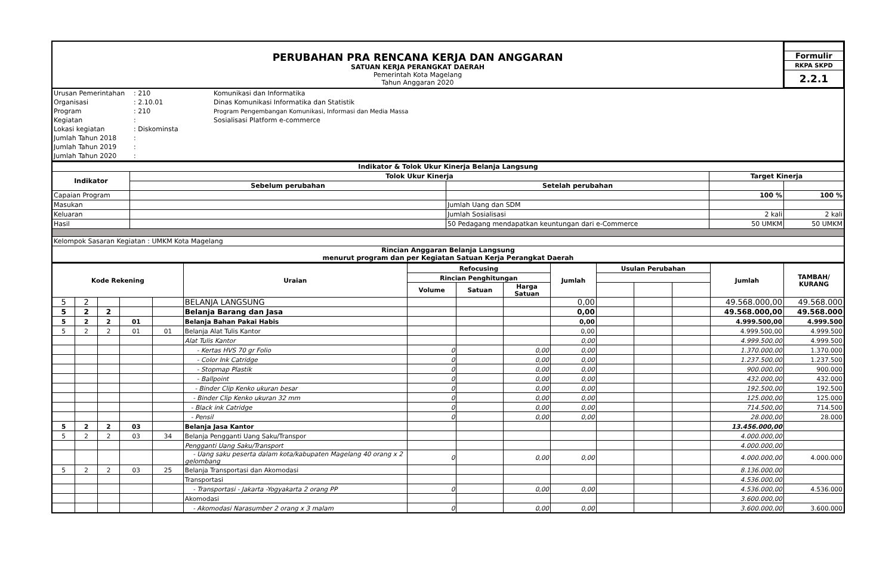| PERUBAHAN PRA RENCANA KERJA DAN ANGGARAN SATUAN KERJA PERANGKAT DAERAH Pemerintah Kota Magelang Tahun Anggaran 2020 | / Formulir / / RKPA SKPD / / 2.2.1 / |
| Urusan Pemerintahan | : 210 | Komunikasi dan Informatika |
| Organisasi | : 2.10.01 | Dinas Komunikasi Informatika dan Statistik |
| Program | : 210 | Program Pengembangan Komunikasi, Informasi dan Media Massa |
| Kegiatan | : | Sosialisasi Platform e-commerce |
| Lokasi kegiatan | : Diskominsta | |
| Jumlah Tahun 2018 | : | |
| Jumlah Tahun 2019 | : | |
| Jumlah Tahun 2020 | : | |
| Indikator & Tolok Ukur Kinerja Belanja Langsung | | | | |
| --- | --- | --- | --- | --- |
| Indikator | Tolok Ukur Kinerja | | Target Kinerja | |
| | Sebelum perubahan | Setelah perubahan | | |
| Capaian Program | | | 100 % | 100 % |
| Masukan | | Jumlah Uang dan SDM | | |
| Keluaran | | Jumlah Sosialisasi | 2 kali | 2 kali |
| Hasil | | 50 Pedagang mendapatkan keuntungan dari e-Commerce | 50 UMKM | 50 UMKM |
| Kelompok Sasaran Kegiatan : UMKM Kota Magelang | | | | |
| Rincian Anggaran Belanja Langsung menurut program dan per Kegiatan Satuan Kerja Perangkat Daerah | | | | |
| Kode Rekening | | | | | Uraian | Refocusing | | | Jumlah | Usulan Perubahan | | | Jumlah | TAMBAH/ KURANG |
| --- | --- | --- | --- | --- | --- | --- | --- | --- | --- | --- | --- | --- | --- | --- |
| | | | | | | Rincian Penghitungan | | | | | | | | |
| | | | | | | Volume | Satuan | Harga Satuan | | | | | | |
| 5 | 2 | | | | BELANJA LANGSUNG | | | | 0,00 | | | | 49.568.000,00 | 49.568.000 |
| 5 | 2 | 2 | | | Belanja Barang dan Jasa | | | | 0,00 | | | | 49.568.000,00 | 49.568.000 |
| 5 | 2 | 2 | 01 | | Belanja Bahan Pakai Habis | | | | 0,00 | | | | 4.999.500,00 | 4.999.500 |
| 5 | 2 | 2 | 01 | 01 | Belanja Alat Tulis Kantor | | | | 0,00 | | | | 4.999.500,00 | 4.999.500 |
| | | | | | Alat Tulis Kantor | | | | 0,00 | | | | 4.999.500,00 | 4.999.500 |
| | | | | | - Kertas HVS 70 gr Folio | 0 | | 0,00 | 0,00 | | | | 1.370.000,00 | 1.370.000 |
| | | | | | - Color Ink Catridge | 0 | | 0,00 | 0,00 | | | | 1.237.500,00 | 1.237.500 |
| | | | | | - Stopmap Plastik | 0 | | 0,00 | 0,00 | | | | 900.000,00 | 900.000 |
| | | | | | - Ballpoint | 0 | | 0,00 | 0,00 | | | | 432.000,00 | 432.000 |
| | | | | | - Binder Clip Kenko ukuran besar | 0 | | 0,00 | 0,00 | | | | 192.500,00 | 192.500 |
| | | | | | - Binder Clip Kenko ukuran 32 mm | 0 | | 0,00 | 0,00 | | | | 125.000,00 | 125.000 |
| | | | | | - Black ink Catridge | 0 | | 0,00 | 0,00 | | | | 714.500,00 | 714.500 |
| | | | | | - Pensil | 0 | | 0,00 | 0,00 | | | | 28.000,00 | 28.000 |
| 5 | 2 | 2 | 03 | | Belanja Jasa Kantor | | | | | | | | 13.456.000,00 | |
| 5 | 2 | 2 | 03 | 34 | Belanja Pengganti Uang Saku/Transpor | | | | | | | | 4.000.000,00 | |
| | | | | | Pengganti Uang Saku/Transport | | | | | | | | 4.000.000,00 | |
| | | | | | - Uang saku peserta dalam kota/kabupaten Magelang 40 orang x 2 gelombang | 0 | | 0,00 | 0,00 | | | | 4.000.000,00 | 4.000.000 |
| 5 | 2 | 2 | 03 | 25 | Belanja Transportasi dan Akomodasi | | | | | | | | 8.136.000,00 | |
| | | | | | Transportasi | | | | | | | | 4.536.000,00 | |
| | | | | | - Transportasi - Jakarta -Yogyakarta 2 orang PP | 0 | | 0,00 | 0,00 | | | | 4.536.000,00 | 4.536.000 |
| | | | | | Akomodasi | | | | | | | | 3.600.000,00 | |
| | | | | | - Akomodasi Narasumber 2 orang x 3 malam | 0 | | 0,00 | 0,00 | | | | 3.600.000,00 | 3.600.000 |